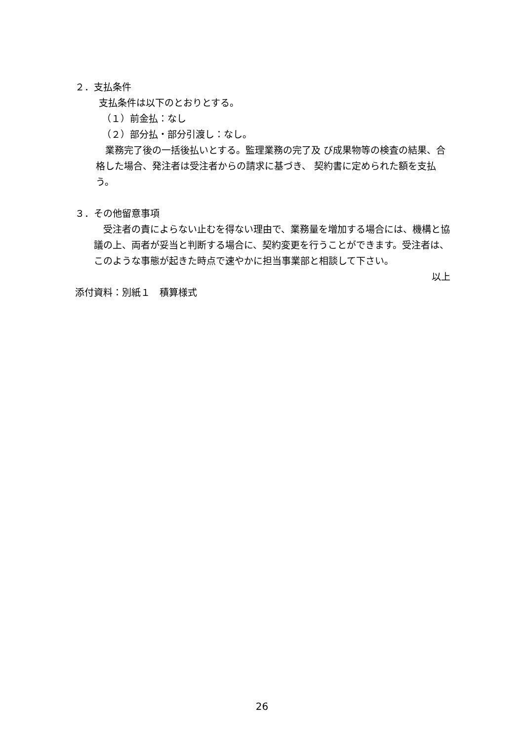２．支払条件
支払条件は以下のとおりとする。
（１）前金払：なし
（２）部分払・部分引渡し：なし。
　業務完了後の一括後払いとする。監理業務の完了及 び成果物等の検査の結果、合格した場合、発注者は受注者からの請求に基づき、 契約書に定められた額を支払う。
３．その他留意事項
　受注者の責によらない止むを得ない理由で、業務量を増加する場合には、機構と協議の上、両者が妥当と判断する場合に、契約変更を行うことができます。受注者は、このような事態が起きた時点で速やかに担当事業部と相談して下さい。
以上
添付資料：別紙１　積算様式
26